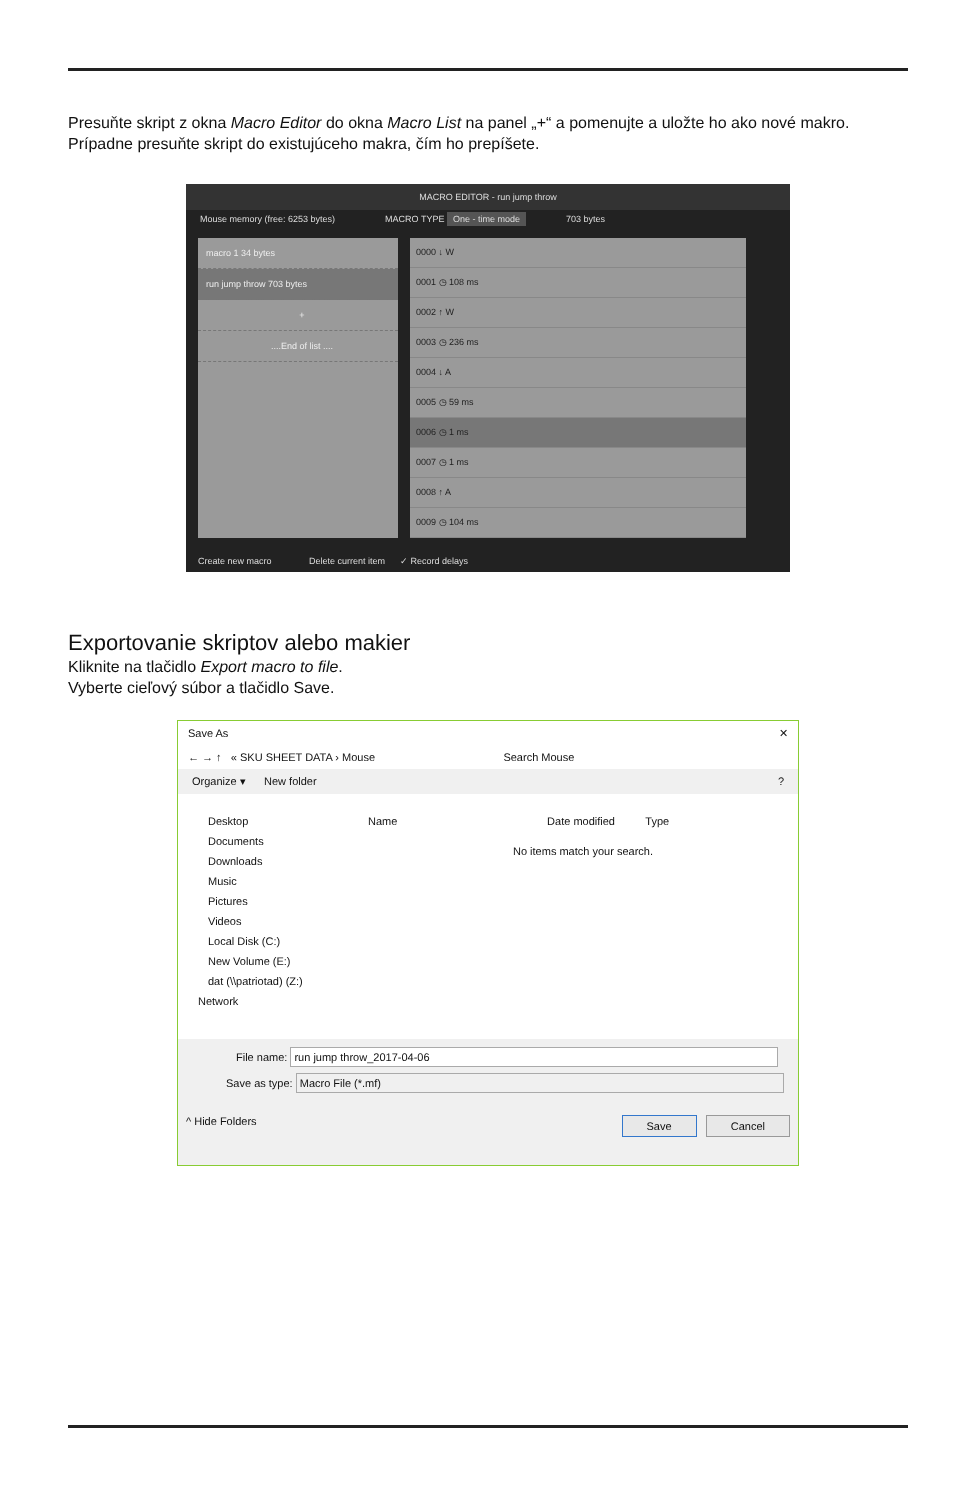Presuňte skript z okna Macro Editor do okna Macro List na panel „+“ a pomenujte a uložte ho ako nové makro. Prípadne presuňte skript do existujúceho makra, čím ho prepíšete.
MACRO EDITOR - run jump throw
Mouse memory (free: 6253 bytes) MACRO TYPE One - time mode 703 bytes
macro 1 34 bytes
run jump throw 703 bytes
+
....End of list ....
0000 ↓ W
0001 ◷ 108 ms
0002 ↑ W
0003 ◷ 236 ms
0004 ↓ A
0005 ◷ 59 ms
0006 ◷ 1 ms
0007 ◷ 1 ms
0008 ↑ A
0009 ◷ 104 ms
Create new macro Delete current item ✓ Record delays
Exportovanie skriptov alebo makier
Kliknite na tlačidlo Export macro to file.
Vyberte cieľový súbor a tlačidlo Save.
Save As ✕
← → ↑ « SKU SHEET DATA › Mouse Search Mouse
Organize ▾ New folder ?
Desktop
Documents
Downloads
Music
Pictures
Videos
Local Disk (C:)
New Volume (E:)
dat (\\patriotad) (Z:)
Network
Name Date modified Type
No items match your search.
File name: run jump throw_2017-04-06
Save as type: Macro File (*.mf)
^ Hide Folders Save Cancel